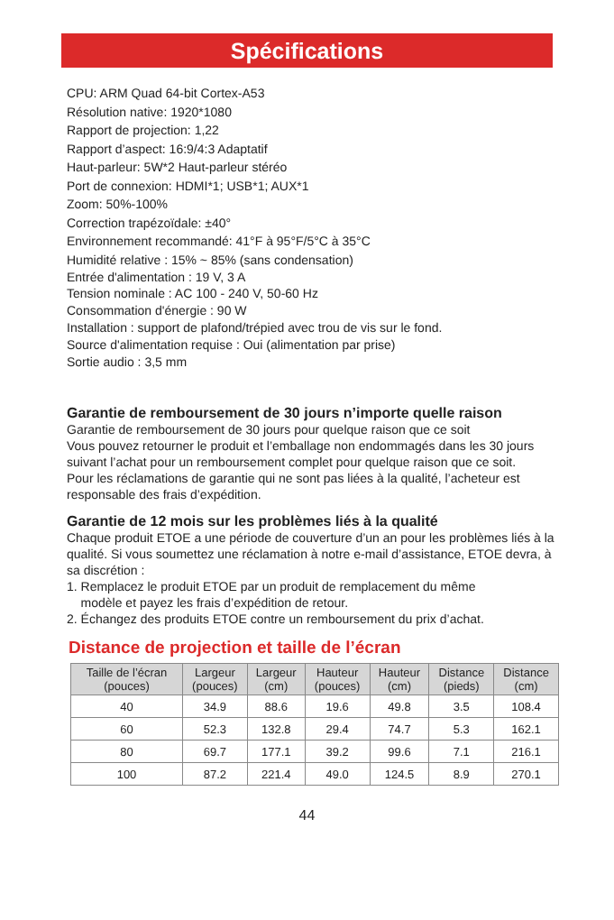Spécifications
CPU: ARM Quad 64-bit Cortex-A53
Résolution native: 1920*1080
Rapport de projection: 1,22
Rapport d’aspect: 16:9/4:3 Adaptatif
Haut-parleur: 5W*2 Haut-parleur stéréo
Port de connexion: HDMI*1; USB*1; AUX*1
Zoom: 50%-100%
Correction trapézoïdale: ±40°
Environnement recommandé: 41°F à 95°F/5°C à 35°C
Humidité relative : 15% ~ 85% (sans condensation)
Entrée d'alimentation : 19 V, 3 A
Tension nominale : AC 100 - 240 V, 50-60 Hz
Consommation d'énergie : 90 W
Installation : support de plafond/trépied avec trou de vis sur le fond.
Source d'alimentation requise : Oui (alimentation par prise)
Sortie audio : 3,5 mm
Garantie de remboursement de 30 jours n’importe quelle raison
Garantie de remboursement de 30 jours pour quelque raison que ce soit
Vous pouvez retourner le produit et l’emballage non endommagés dans les 30 jours suivant l’achat pour un remboursement complet pour quelque raison que ce soit.
Pour les réclamations de garantie qui ne sont pas liées à la qualité, l’acheteur est responsable des frais d’expédition.
Garantie de 12 mois sur les problèmes liés à la qualité
Chaque produit ETOE a une période de couverture d’un an pour les problèmes liés à la qualité. Si vous soumettez une réclamation à notre e-mail d’assistance, ETOE devra, à sa discrétion :
1. Remplacez le produit ETOE par un produit de remplacement du même
modèle et payez les frais d’expédition de retour.
2. Échangez des produits ETOE contre un remboursement du prix d’achat.
Distance de projection et taille de l’écran
| Taille de l’écran (pouces) | Largeur (pouces) | Largeur (cm) | Hauteur (pouces) | Hauteur (cm) | Distance (pieds) | Distance (cm) |
| --- | --- | --- | --- | --- | --- | --- |
| 40 | 34.9 | 88.6 | 19.6 | 49.8 | 3.5 | 108.4 |
| 60 | 52.3 | 132.8 | 29.4 | 74.7 | 5.3 | 162.1 |
| 80 | 69.7 | 177.1 | 39.2 | 99.6 | 7.1 | 216.1 |
| 100 | 87.2 | 221.4 | 49.0 | 124.5 | 8.9 | 270.1 |
44